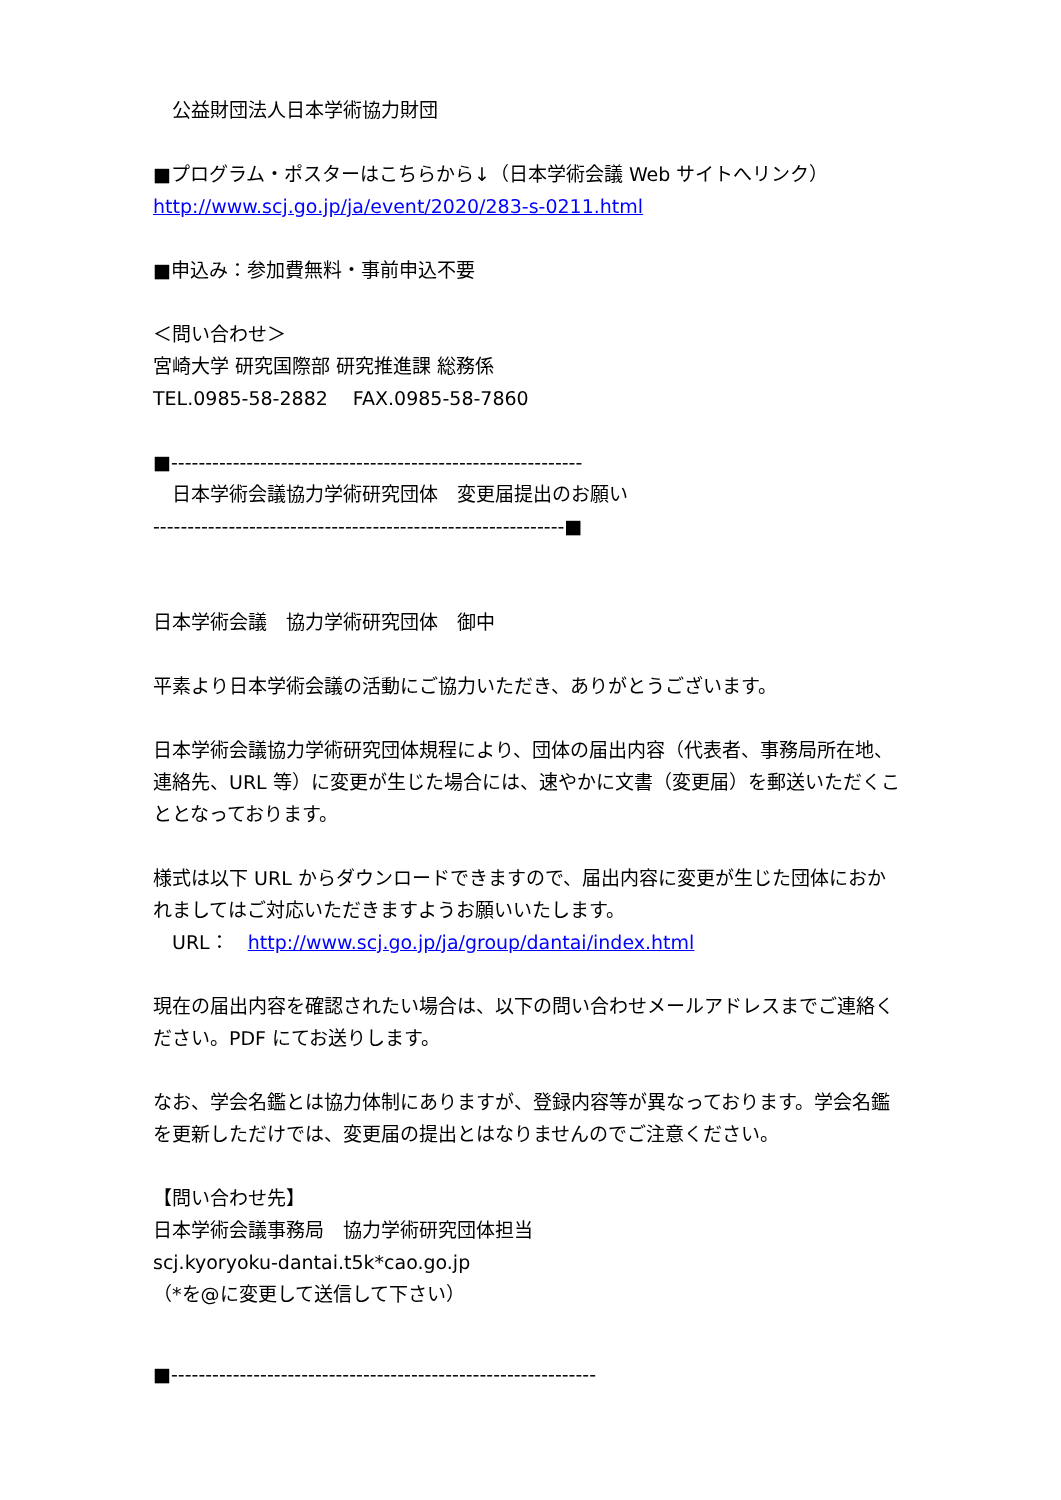公益財団法人日本学術協力財団
■プログラム・ポスターはこちらから↓（日本学術会議 Web サイトへリンク）
http://www.scj.go.jp/ja/event/2020/283-s-0211.html
■申込み：参加費無料・事前申込不要
＜問い合わせ＞
宮崎大学 研究国際部 研究推進課 総務係
TEL.0985-58-2882　 FAX.0985-58-7860
■------------------------------------------------------------
　日本学術会議協力学術研究団体　変更届提出のお願い
------------------------------------------------------------■
日本学術会議　協力学術研究団体　御中
平素より日本学術会議の活動にご協力いただき、ありがとうございます。
日本学術会議協力学術研究団体規程により、団体の届出内容（代表者、事務局所在地、連絡先、URL 等）に変更が生じた場合には、速やかに文書（変更届）を郵送いただくこととなっております。
様式は以下 URL からダウンロードできますので、届出内容に変更が生じた団体におかれましてはご対応いただきますようお願いいたします。
　URL：　http://www.scj.go.jp/ja/group/dantai/index.html
現在の届出内容を確認されたい場合は、以下の問い合わせメールアドレスまでご連絡ください。PDF にてお送りします。
なお、学会名鑑とは協力体制にありますが、登録内容等が異なっております。学会名鑑を更新しただけでは、変更届の提出とはなりませんのでご注意ください。
【問い合わせ先】
日本学術会議事務局　協力学術研究団体担当
scj.kyoryoku-dantai.t5k*cao.go.jp
（*を@に変更して送信して下さい）
■--------------------------------------------------------------